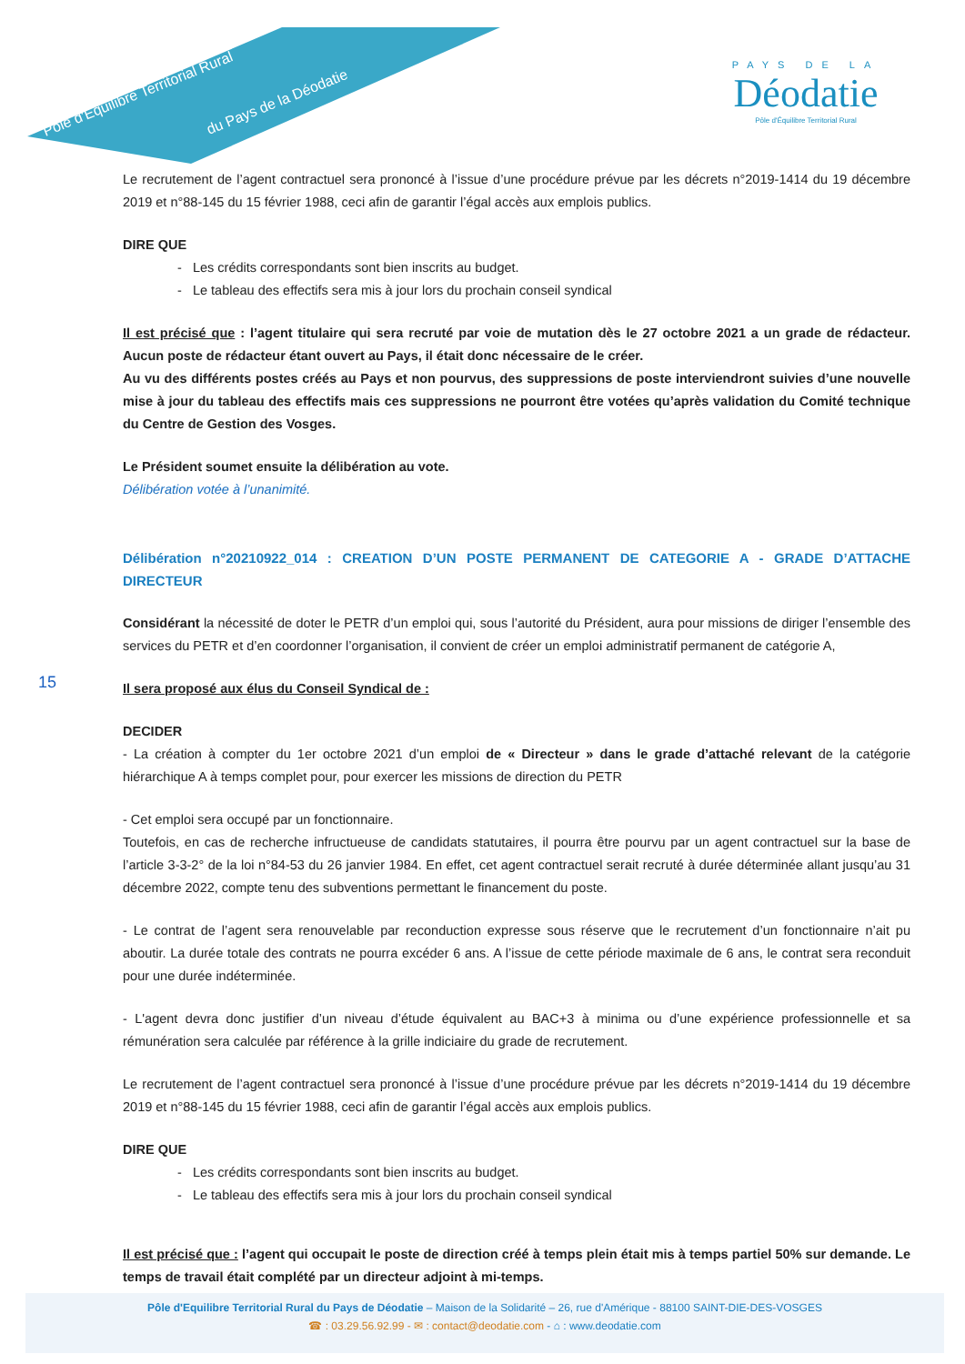Pôle d'Équilibre Territorial Rural
du Pays de la Déodatie
PAYS DE LA
Déodatie
Pôle d'Équilibre Territorial Rural
15
Le recrutement de l’agent contractuel sera prononcé à l’issue d’une procédure prévue par les décrets n°2019-1414 du 19 décembre 2019 et n°88-145 du 15 février 1988, ceci afin de garantir l’égal accès aux emplois publics.
DIRE QUE
- Les crédits correspondants sont bien inscrits au budget.
- Le tableau des effectifs sera mis à jour lors du prochain conseil syndical
Il est précisé que : l’agent titulaire qui sera recruté par voie de mutation dès le 27 octobre 2021 a un grade de rédacteur. Aucun poste de rédacteur étant ouvert au Pays, il était donc nécessaire de le créer.
Au vu des différents postes créés au Pays et non pourvus, des suppressions de poste interviendront suivies d’une nouvelle mise à jour du tableau des effectifs mais ces suppressions ne pourront être votées qu’après validation du Comité technique du Centre de Gestion des Vosges.
Le Président soumet ensuite la délibération au vote.
Délibération votée à l’unanimité.
Délibération n°20210922_014 : CREATION D’UN POSTE PERMANENT DE CATEGORIE A - GRADE D’ATTACHE DIRECTEUR
Considérant la nécessité de doter le PETR d’un emploi qui, sous l’autorité du Président, aura pour missions de diriger l’ensemble des services du PETR et d’en coordonner l’organisation, il convient de créer un emploi administratif permanent de catégorie A,
Il sera proposé aux élus du Conseil Syndical de :
DECIDER
- La création à compter du 1er octobre 2021 d’un emploi de « Directeur » dans le grade d’attaché relevant de la catégorie hiérarchique A à temps complet pour, pour exercer les missions de direction du PETR
- Cet emploi sera occupé par un fonctionnaire.
Toutefois, en cas de recherche infructueuse de candidats statutaires, il pourra être pourvu par un agent contractuel sur la base de l’article 3-3-2° de la loi n°84-53 du 26 janvier 1984. En effet, cet agent contractuel serait recruté à durée déterminée allant jusqu’au 31 décembre 2022, compte tenu des subventions permettant le financement du poste.
- Le contrat de l’agent sera renouvelable par reconduction expresse sous réserve que le recrutement d’un fonctionnaire n’ait pu aboutir. La durée totale des contrats ne pourra excéder 6 ans. A l’issue de cette période maximale de 6 ans, le contrat sera reconduit pour une durée indéterminée.
- L'agent devra donc justifier d’un niveau d’étude équivalent au BAC+3 à minima ou d’une expérience professionnelle et sa rémunération sera calculée par référence à la grille indiciaire du grade de recrutement.
Le recrutement de l’agent contractuel sera prononcé à l’issue d’une procédure prévue par les décrets n°2019-1414 du 19 décembre 2019 et n°88-145 du 15 février 1988, ceci afin de garantir l’égal accès aux emplois publics.
DIRE QUE
- Les crédits correspondants sont bien inscrits au budget.
- Le tableau des effectifs sera mis à jour lors du prochain conseil syndical
Il est précisé que : l’agent qui occupait le poste de direction créé à temps plein était mis à temps partiel 50% sur demande. Le temps de travail était complété par un directeur adjoint à mi-temps.
Pôle d'Equilibre Territorial Rural du Pays de Déodatie – Maison de la Solidarité – 26, rue d'Amérique - 88100 SAINT-DIE-DES-VOSGES
☎ : 03.29.56.92.99 - ✉ : contact@deodatie.com - ⌂ : www.deodatie.com